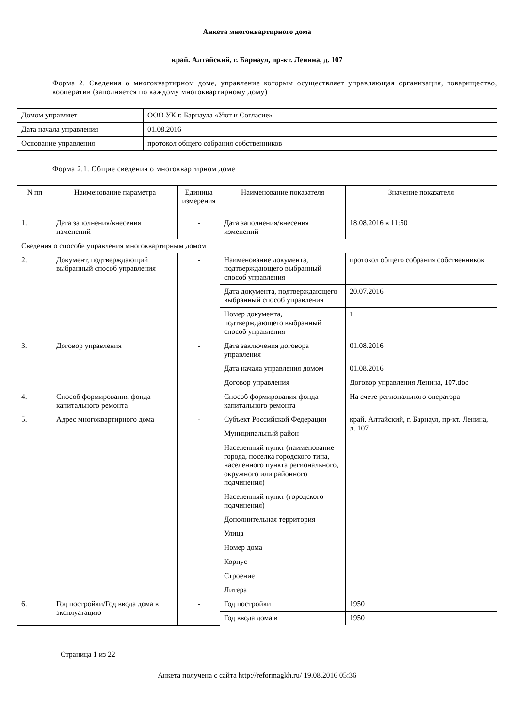Анкета многоквартирного дома
край. Алтайский, г. Барнаул, пр-кт. Ленина, д. 107
Форма 2. Сведения о многоквартирном доме, управление которым осуществляет управляющая организация, товарищество, кооператив (заполняется по каждому многоквартирному дому)
| Домом управляет | ООО УК г. Барнаула «Уют и Согласие» |
| Дата начала управления | 01.08.2016 |
| Основание управления | протокол общего собрания собственников |
Форма 2.1. Общие сведения о многоквартирном доме
| N пп | Наименование параметра | Единица измерения | Наименование показателя | Значение показателя |
| --- | --- | --- | --- | --- |
| 1. | Дата заполнения/внесения изменений | - | Дата заполнения/внесения изменений | 18.08.2016 в 11:50 |
| Сведения о способе управления многоквартирным домом | | | | |
| 2. | Документ, подтверждающий выбранный способ управления | - | Наименование документа, подтверждающего выбранный способ управления | протокол общего собрания собственников |
| | | | Дата документа, подтверждающего выбранный способ управления | 20.07.2016 |
| | | | Номер документа, подтверждающего выбранный способ управления | 1 |
| 3. | Договор управления | - | Дата заключения договора управления | 01.08.2016 |
| | | | Дата начала управления домом | 01.08.2016 |
| | | | Договор управления | Договор управления Ленина, 107.doc |
| 4. | Способ формирования фонда капитального ремонта | - | Способ формирования фонда капитального ремонта | На счете регионального оператора |
| 5. | Адрес многоквартирного дома | - | Субъект Российской Федерации | край. Алтайский, г. Барнаул, пр-кт. Ленина, д. 107 |
| | | | Муниципальный район | |
| | | | Населенный пункт (наименование города, поселка городского типа, населенного пункта регионального, окружного или районного подчинения) | |
| | | | Населенный пункт (городского подчинения) | |
| | | | Дополнительная территория | |
| | | | Улица | |
| | | | Номер дома | |
| | | | Корпус | |
| | | | Строение | |
| | | | Литера | |
| 6. | Год постройки/Год ввода дома в эксплуатацию | - | Год постройки | 1950 |
| | | | Год ввода дома в | 1950 |
Страница 1 из 22
Анкета получена с сайта http://reformagkh.ru/ 19.08.2016 05:36